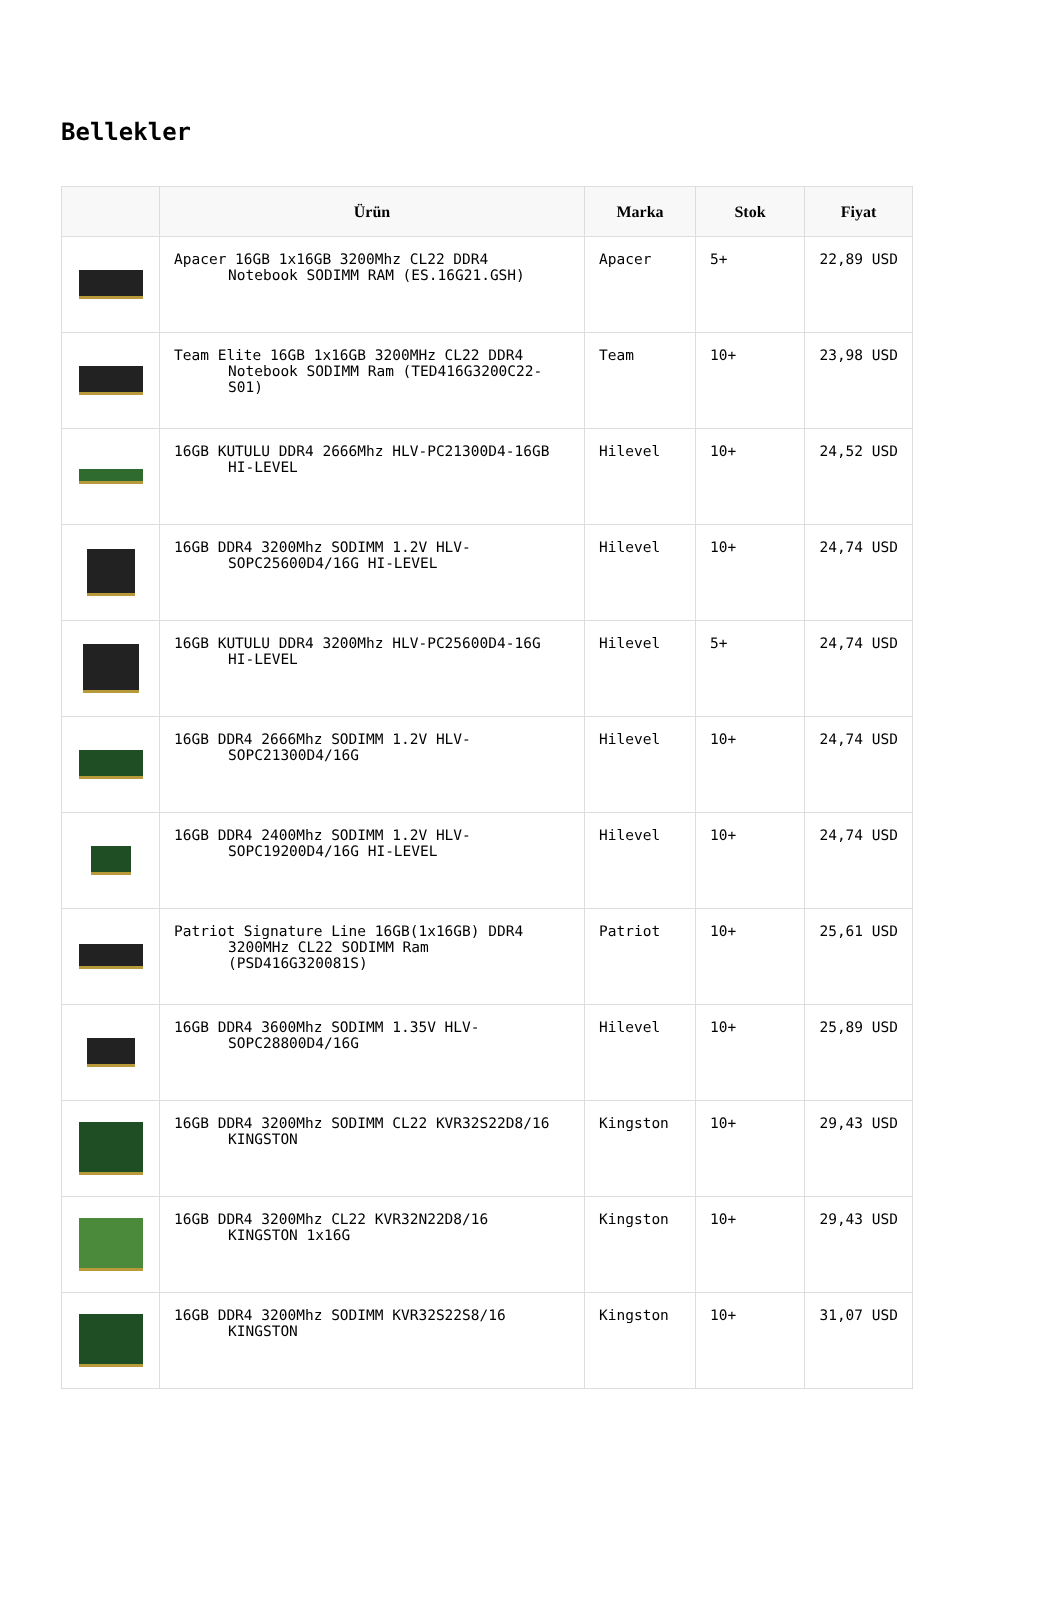Bellekler
| | Ürün | Marka | Stok | Fiyat |
| --- | --- | --- | --- | --- |
| | Apacer 16GB 1x16GB 3200Mhz CL22 DDR4 Notebook SODIMM RAM (ES.16G21.GSH) | Apacer | 5+ | 22,89 USD |
| | Team Elite 16GB 1x16GB 3200MHz CL22 DDR4 Notebook SODIMM Ram (TED416G3200C22-S01) | Team | 10+ | 23,98 USD |
| | 16GB KUTULU DDR4 2666Mhz HLV-PC21300D4-16GB HI-LEVEL | Hilevel | 10+ | 24,52 USD |
| | 16GB DDR4 3200Mhz SODIMM 1.2V HLV- SOPC25600D4/16G HI-LEVEL | Hilevel | 10+ | 24,74 USD |
| | 16GB KUTULU DDR4 3200Mhz HLV-PC25600D4-16G HI-LEVEL | Hilevel | 5+ | 24,74 USD |
| | 16GB DDR4 2666Mhz SODIMM 1.2V HLV- SOPC21300D4/16G | Hilevel | 10+ | 24,74 USD |
| | 16GB DDR4 2400Mhz SODIMM 1.2V HLV- SOPC19200D4/16G HI-LEVEL | Hilevel | 10+ | 24,74 USD |
| | Patriot Signature Line 16GB(1x16GB) DDR4 3200MHz CL22 SODIMM Ram (PSD416G320081S) | Patriot | 10+ | 25,61 USD |
| | 16GB DDR4 3600Mhz SODIMM 1.35V HLV- SOPC28800D4/16G | Hilevel | 10+ | 25,89 USD |
| | 16GB DDR4 3200Mhz SODIMM CL22 KVR32S22D8/16 KINGSTON | Kingston | 10+ | 29,43 USD |
| | 16GB DDR4 3200Mhz CL22 KVR32N22D8/16 KINGSTON 1x16G | Kingston | 10+ | 29,43 USD |
| | 16GB DDR4 3200Mhz SODIMM KVR32S22S8/16 KINGSTON | Kingston | 10+ | 31,07 USD |